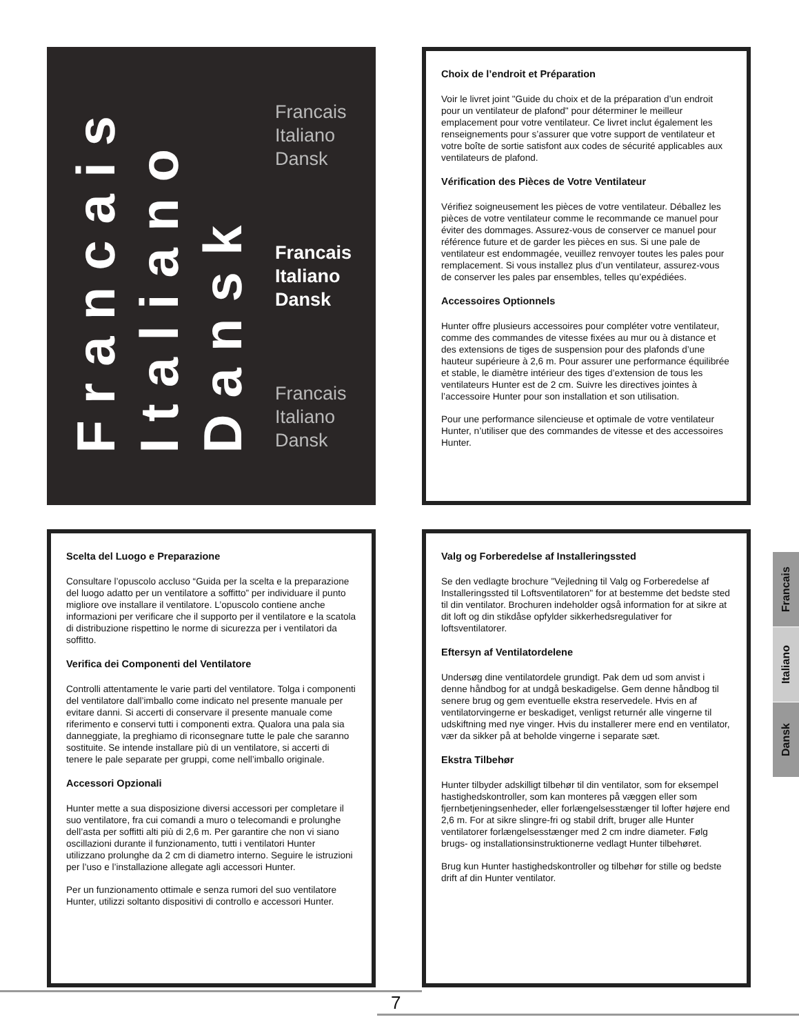Francais
Italiano
Dansk
Francais
Italiano
Dansk
Francais
Italiano
Dansk
Francais
Italiano
Dansk
Choix de l’endroit et Préparation
Voir le livret joint "Guide du choix et de la préparation d’un endroit pour un ventilateur de plafond" pour déterminer le meilleur emplacement pour votre ventilateur. Ce livret inclut également les renseignements pour s’assurer que votre support de ventilateur et votre boîte de sortie satisfont aux codes de sécurité applicables aux ventilateurs de plafond.
Vérification des Pièces de Votre Ventilateur
Vérifiez soigneusement les pièces de votre ventilateur. Déballez les pièces de votre ventilateur comme le recommande ce manuel pour éviter des dommages. Assurez-vous de conserver ce manuel pour référence future et de garder les pièces en sus. Si une pale de ventilateur est endommagée, veuillez renvoyer toutes les pales pour remplacement. Si vous installez plus d’un ventilateur, assurez-vous de conserver les pales par ensembles, telles qu’expédiées.
Accessoires Optionnels
Hunter offre plusieurs accessoires pour compléter votre ventilateur, comme des commandes de vitesse fixées au mur ou à distance et des extensions de tiges de suspension pour des plafonds d’une hauteur supérieure à 2,6 m. Pour assurer une performance équilibrée et stable, le diamètre intérieur des tiges d’extension de tous les ventilateurs Hunter est de 2 cm. Suivre les directives jointes à l’accessoire Hunter pour son installation et son utilisation.
Pour une performance silencieuse et optimale de votre ventilateur Hunter, n’utiliser que des commandes de vitesse et des accessoires Hunter.
Scelta del Luogo e Preparazione
Consultare l’opuscolo accluso “Guida per la scelta e la preparazione del luogo adatto per un ventilatore a soffitto” per individuare il punto migliore ove installare il ventilatore. L’opuscolo contiene anche informazioni per verificare che il supporto per il ventilatore e la scatola di distribuzione rispettino le norme di sicurezza per i ventilatori da soffitto.
Verifica dei Componenti del Ventilatore
Controlli attentamente le varie parti del ventilatore. Tolga i componenti del ventilatore dall’imballo come indicato nel presente manuale per evitare danni. Si accerti di conservare il presente manuale come riferimento e conservi tutti i componenti extra. Qualora una pala sia danneggiate, la preghiamo di riconsegnare tutte le pale che saranno sostituite. Se intende installare più di un ventilatore, si accerti di tenere le pale separate per gruppi, come nell’imballo originale.
Accessori Opzionali
Hunter mette a sua disposizione diversi accessori per completare il suo ventilatore, fra cui comandi a muro o telecomandi e prolunghe dell’asta per soffitti alti più di 2,6 m. Per garantire che non vi siano oscillazioni durante il funzionamento, tutti i ventilatori Hunter utilizzano prolunghe da 2 cm di diametro interno. Seguire le istruzioni per l’uso e l’installazione allegate agli accessori Hunter.
Per un funzionamento ottimale e senza rumori del suo ventilatore Hunter, utilizzi soltanto dispositivi di controllo e accessori Hunter.
Valg og Forberedelse af Installeringssted
Se den vedlagte brochure "Vejledning til Valg og Forberedelse af Installeringssted til Loftsventilatoren" for at bestemme det bedste sted til din ventilator. Brochuren indeholder også information for at sikre at dit loft og din stikdåse opfylder sikkerhedsregulativer for loftsventilatorer.
Eftersyn af Ventilatordelene
Undersøg dine ventilatordele grundigt. Pak dem ud som anvist i denne håndbog for at undgå beskadigelse. Gem denne håndbog til senere brug og gem eventuelle ekstra reservedele. Hvis en af ventilatorvingerne er beskadiget, venligst returnér alle vingerne til udskiftning med nye vinger. Hvis du installerer mere end en ventilator, vær da sikker på at beholde vingerne i separate sæt.
Ekstra Tilbehør
Hunter tilbyder adskilligt tilbehør til din ventilator, som for eksempel hastighedskontroller, som kan monteres på væggen eller som fjernbetjeningsenheder, eller forlængelsesstænger til lofter højere end 2,6 m. For at sikre slingre-fri og stabil drift, bruger alle Hunter ventilatorer forlængelsesstænger med 2 cm indre diameter. Følg brugs- og installationsinstruktionerne vedlagt Hunter tilbehøret.
Brug kun Hunter hastighedskontroller og tilbehør for stille og bedste drift af din Hunter ventilator.
Francais
Italiano
Dansk
7